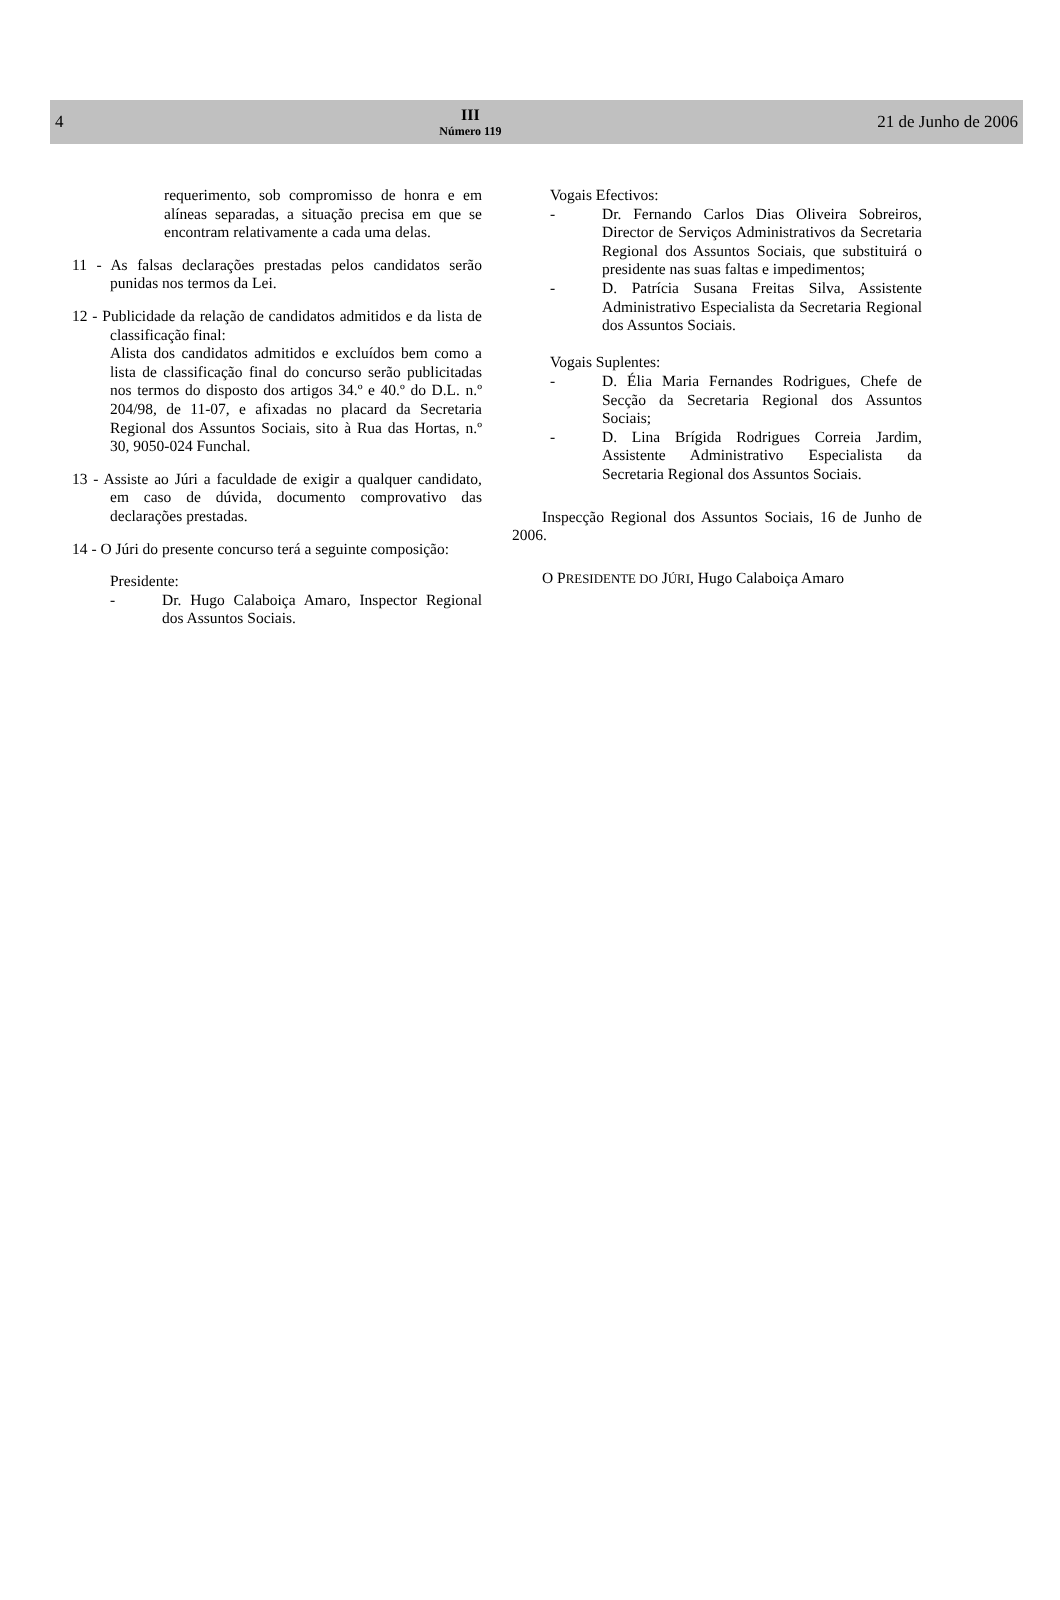4
III
Número 119
21 de Junho de 2006
requerimento, sob compromisso de honra e em alíneas separadas, a situação precisa em que se encontram relativamente a cada uma delas.
11 - As falsas declarações prestadas pelos candidatos serão punidas nos termos da Lei.
12 - Publicidade da relação de candidatos admitidos e da lista de classificação final:
Alista dos candidatos admitidos e excluídos bem como a lista de classificação final do concurso serão publicitadas nos termos do disposto dos artigos 34.º e 40.º do D.L. n.º 204/98, de 11-07, e afixadas no placard da Secretaria Regional dos Assuntos Sociais, sito à Rua das Hortas, n.º 30, 9050-024 Funchal.
13 - Assiste ao Júri a faculdade de exigir a qualquer candidato, em caso de dúvida, documento comprovativo das declarações prestadas.
14 - O Júri do presente concurso terá a seguinte composição:
Presidente:
- Dr. Hugo Calaboiça Amaro, Inspector Regional dos Assuntos Sociais.
Vogais Efectivos:
- Dr. Fernando Carlos Dias Oliveira Sobreiros, Director de Serviços Administrativos da Secretaria Regional dos Assuntos Sociais, que substituirá o presidente nas suas faltas e impedimentos;
- D. Patrícia Susana Freitas Silva, Assistente Administrativo Especialista da Secretaria Regional dos Assuntos Sociais.
Vogais Suplentes:
- D. Élia Maria Fernandes Rodrigues, Chefe de Secção da Secretaria Regional dos Assuntos Sociais;
- D. Lina Brígida Rodrigues Correia Jardim, Assistente Administrativo Especialista da Secretaria Regional dos Assuntos Sociais.
Inspecção Regional dos Assuntos Sociais, 16 de Junho de 2006.
O PRESIDENTE DO JÚRI, Hugo Calaboiça Amaro